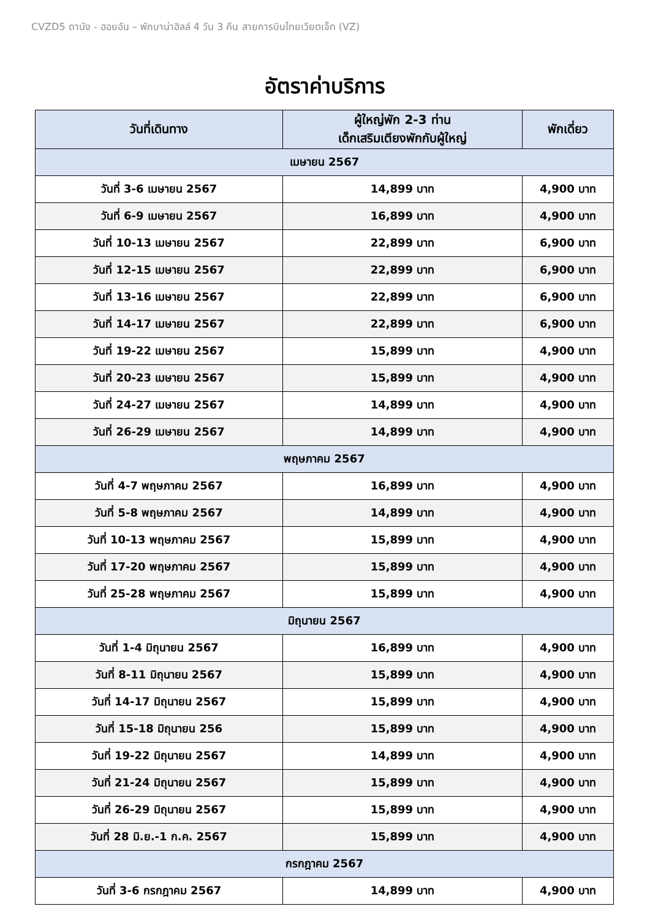CVZD5 ดานัง - ฮอยอัน – พักบาน่าฮิลล์ 4 วัน 3 คืน สายการบินไทยเวียตเจ็ท (VZ)
อัตราค่าบริการ
| วันที่เดินทาง | ผู้ใหญ่พัก 2-3 ท่าน เด็กเสริมเตียงพักกับผู้ใหญ่ | พักเดี่ยว |
| --- | --- | --- |
| เมษายน 2567 | | |
| วันที่ 3-6 เมษายน 2567 | 14,899 บาท | 4,900 บาท |
| วันที่ 6-9 เมษายน 2567 | 16,899 บาท | 4,900 บาท |
| วันที่ 10-13 เมษายน 2567 | 22,899 บาท | 6,900 บาท |
| วันที่ 12-15 เมษายน 2567 | 22,899 บาท | 6,900 บาท |
| วันที่ 13-16 เมษายน 2567 | 22,899 บาท | 6,900 บาท |
| วันที่ 14-17 เมษายน 2567 | 22,899 บาท | 6,900 บาท |
| วันที่ 19-22 เมษายน 2567 | 15,899 บาท | 4,900 บาท |
| วันที่ 20-23 เมษายน 2567 | 15,899 บาท | 4,900 บาท |
| วันที่ 24-27 เมษายน 2567 | 14,899 บาท | 4,900 บาท |
| วันที่ 26-29 เมษายน 2567 | 14,899 บาท | 4,900 บาท |
| พฤษภาคม 2567 | | |
| วันที่ 4-7 พฤษภาคม 2567 | 16,899 บาท | 4,900 บาท |
| วันที่ 5-8 พฤษภาคม 2567 | 14,899 บาท | 4,900 บาท |
| วันที่ 10-13 พฤษภาคม 2567 | 15,899 บาท | 4,900 บาท |
| วันที่ 17-20 พฤษภาคม 2567 | 15,899 บาท | 4,900 บาท |
| วันที่ 25-28 พฤษภาคม 2567 | 15,899 บาท | 4,900 บาท |
| มิถุนายน 2567 | | |
| วันที่ 1-4 มิถุนายน 2567 | 16,899 บาท | 4,900 บาท |
| วันที่ 8-11 มิถุนายน 2567 | 15,899 บาท | 4,900 บาท |
| วันที่ 14-17 มิถุนายน 2567 | 15,899 บาท | 4,900 บาท |
| วันที่ 15-18 มิถุนายน 256 | 15,899 บาท | 4,900 บาท |
| วันที่ 19-22 มิถุนายน 2567 | 14,899 บาท | 4,900 บาท |
| วันที่ 21-24 มิถุนายน 2567 | 15,899 บาท | 4,900 บาท |
| วันที่ 26-29 มิถุนายน 2567 | 15,899 บาท | 4,900 บาท |
| วันที่ 28 มิ.ย.-1 ก.ค. 2567 | 15,899 บาท | 4,900 บาท |
| กรกฎาคม 2567 | | |
| วันที่ 3-6 กรกฎาคม 2567 | 14,899 บาท | 4,900 บาท |